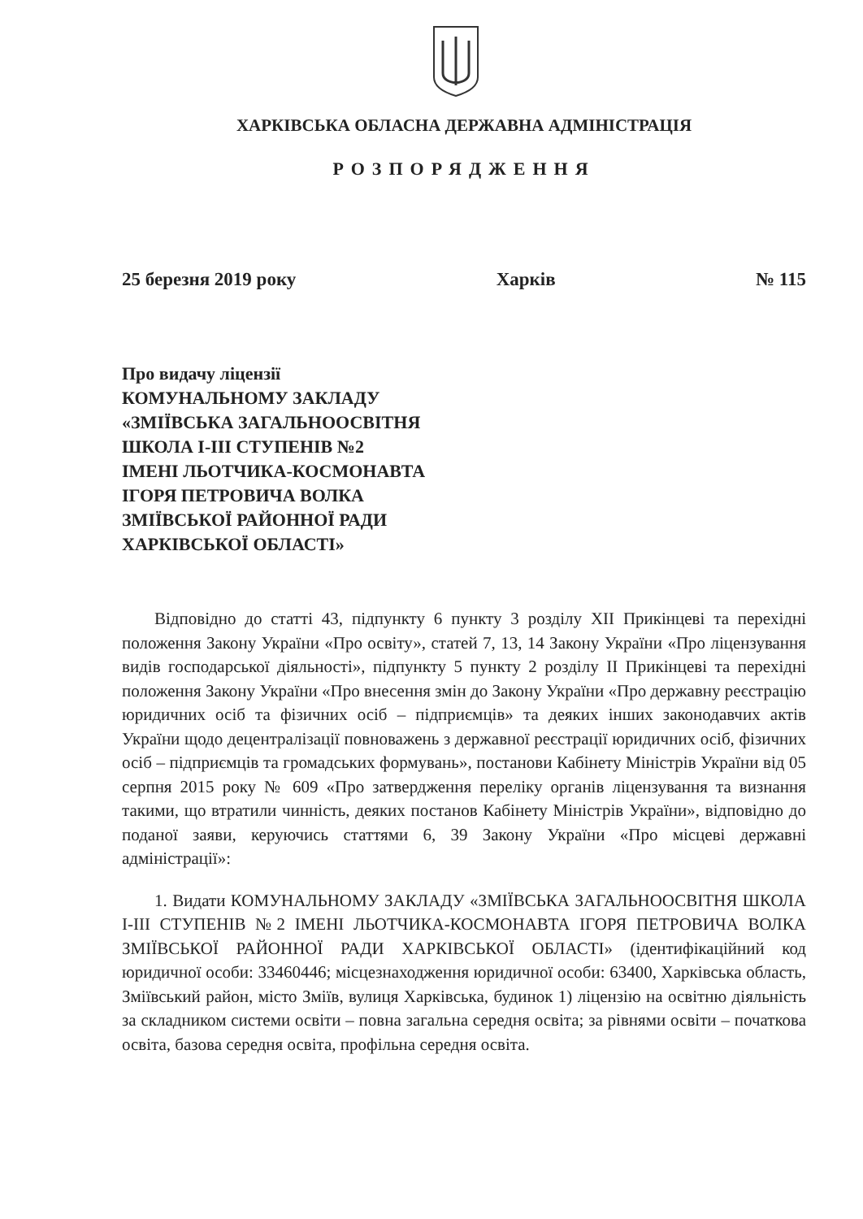ХАРКІВСЬКА ОБЛАСНА ДЕРЖАВНА АДМІНІСТРАЦІЯ
РОЗПОРЯДЖЕННЯ
25 березня 2019 року Харків № 115
Про видачу ліцензії
КОМУНАЛЬНОМУ ЗАКЛАДУ
«ЗМІЇВСЬКА ЗАГАЛЬНООСВІТНЯ
ШКОЛА І-ІІІ СТУПЕНІВ №2
ІМЕНІ ЛЬОТЧИКА-КОСМОНАВТА
ІГОРЯ ПЕТРОВИЧА ВОЛКА
ЗМІЇВСЬКОЇ РАЙОННОЇ РАДИ
ХАРКІВСЬКОЇ ОБЛАСТІ»
Відповідно до статті 43, підпункту 6 пункту 3 розділу XII Прикінцеві та перехідні положення Закону України «Про освіту», статей 7, 13, 14 Закону України «Про ліцензування видів господарської діяльності», підпункту 5 пункту 2 розділу II Прикінцеві та перехідні положення Закону України «Про внесення змін до Закону України «Про державну реєстрацію юридичних осіб та фізичних осіб – підприємців» та деяких інших законодавчих актів України щодо децентралізації повноважень з державної реєстрації юридичних осіб, фізичних осіб – підприємців та громадських формувань», постанови Кабінету Міністрів України від 05 серпня 2015 року № 609 «Про затвердження переліку органів ліцензування та визнання такими, що втратили чинність, деяких постанов Кабінету Міністрів України», відповідно до поданої заяви, керуючись статтями 6, 39 Закону України «Про місцеві державні адміністрації»:
1. Видати КОМУНАЛЬНОМУ ЗАКЛАДУ «ЗМІЇВСЬКА ЗАГАЛЬНООСВІТНЯ ШКОЛА І-ІІІ СТУПЕНІВ №2 ІМЕНІ ЛЬОТЧИКА-КОСМОНАВТА ІГОРЯ ПЕТРОВИЧА ВОЛКА ЗМІЇВСЬКОЇ РАЙОННОЇ РАДИ ХАРКІВСЬКОЇ ОБЛАСТІ» (ідентифікаційний код юридичної особи: 33460446; місцезнаходження юридичної особи: 63400, Харківська область, Зміївський район, місто Зміїв, вулиця Харківська, будинок 1) ліцензію на освітню діяльність за складником системи освіти – повна загальна середня освіта; за рівнями освіти – початкова освіта, базова середня освіта, профільна середня освіта.